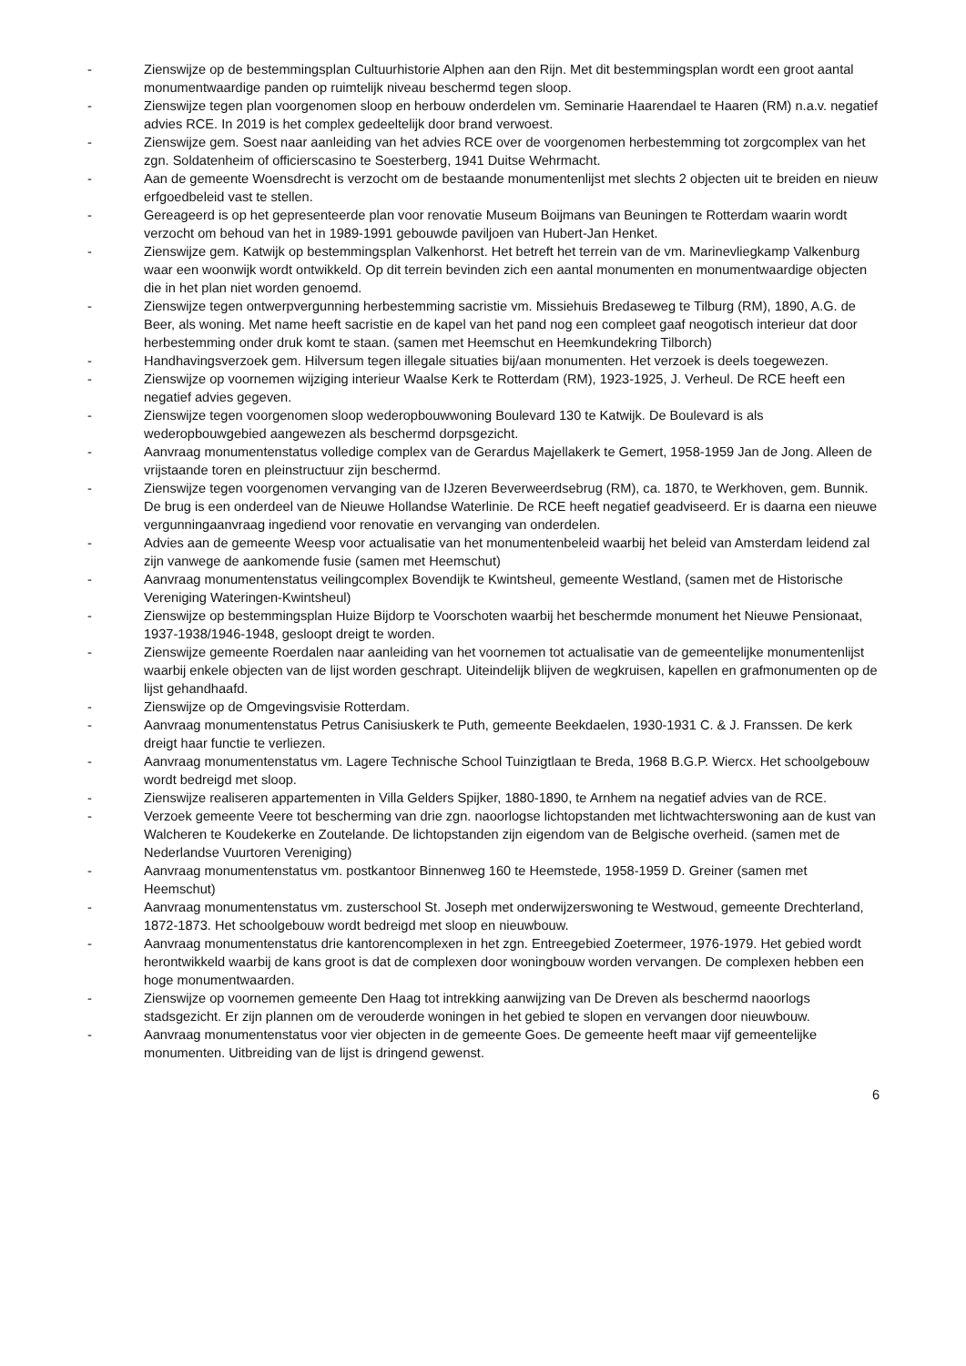- Zienswijze op de bestemmingsplan Cultuurhistorie Alphen aan den Rijn. Met dit bestemmingsplan wordt een groot aantal monumentwaardige panden op ruimtelijk niveau beschermd tegen sloop.
- Zienswijze tegen plan voorgenomen sloop en herbouw onderdelen vm. Seminarie Haarendael te Haaren (RM) n.a.v. negatief advies RCE. In 2019 is het complex gedeeltelijk door brand verwoest.
- Zienswijze gem. Soest naar aanleiding van het advies RCE over de voorgenomen herbestemming tot zorgcomplex van het zgn. Soldatenheim of officierscasino te Soesterberg, 1941 Duitse Wehrmacht.
- Aan de gemeente Woensdrecht is verzocht om de bestaande monumentenlijst met slechts 2 objecten uit te breiden en nieuw erfgoedbeleid vast te stellen.
- Gereageerd is op het gepresenteerde plan voor renovatie Museum Boijmans van Beuningen te Rotterdam waarin wordt verzocht om behoud van het in 1989-1991 gebouwde paviljoen van Hubert-Jan Henket.
- Zienswijze gem. Katwijk op bestemmingsplan Valkenhorst. Het betreft het terrein van de vm. Marinevliegkamp Valkenburg waar een woonwijk wordt ontwikkeld. Op dit terrein bevinden zich een aantal monumenten en monumentwaardige objecten die in het plan niet worden genoemd.
- Zienswijze tegen ontwerpvergunning herbestemming sacristie vm. Missiehuis Bredaseweg te Tilburg (RM), 1890, A.G. de Beer, als woning. Met name heeft sacristie en de kapel van het pand nog een compleet gaaf neogotisch interieur dat door herbestemming onder druk komt te staan. (samen met Heemschut en Heemkundekring Tilborch)
- Handhavingsverzoek gem. Hilversum tegen illegale situaties bij/aan monumenten. Het verzoek is deels toegewezen.
- Zienswijze op voornemen wijziging interieur Waalse Kerk te Rotterdam (RM), 1923-1925, J. Verheul. De RCE heeft een negatief advies gegeven.
- Zienswijze tegen voorgenomen sloop wederopbouwwoning Boulevard 130 te Katwijk. De Boulevard is als wederopbouwgebied aangewezen als beschermd dorpsgezicht.
- Aanvraag monumentenstatus volledige complex van de Gerardus Majellakerk te Gemert, 1958-1959 Jan de Jong. Alleen de vrijstaande toren en pleinstructuur zijn beschermd.
- Zienswijze tegen voorgenomen vervanging van de IJzeren Beverweerdsebrug (RM), ca. 1870, te Werkhoven, gem. Bunnik. De brug is een onderdeel van de Nieuwe Hollandse Waterlinie. De RCE heeft negatief geadviseerd. Er is daarna een nieuwe vergunningaanvraag ingediend voor renovatie en vervanging van onderdelen.
- Advies aan de gemeente Weesp voor actualisatie van het monumentenbeleid waarbij het beleid van Amsterdam leidend zal zijn vanwege de aankomende fusie (samen met Heemschut)
- Aanvraag monumentenstatus veilingcomplex Bovendijk te Kwintsheul, gemeente Westland, (samen met de Historische Vereniging Wateringen-Kwintsheul)
- Zienswijze op bestemmingsplan Huize Bijdorp te Voorschoten waarbij het beschermde monument het Nieuwe Pensionaat, 1937-1938/1946-1948, gesloopt dreigt te worden.
- Zienswijze gemeente Roerdalen naar aanleiding van het voornemen tot actualisatie van de gemeentelijke monumentenlijst waarbij enkele objecten van de lijst worden geschrapt. Uiteindelijk blijven de wegkruisen, kapellen en grafmonumenten op de lijst gehandhaafd.
- Zienswijze op de Omgevingsvisie Rotterdam.
- Aanvraag monumentenstatus Petrus Canisiuskerk te Puth, gemeente Beekdaelen, 1930-1931 C. & J. Franssen. De kerk dreigt haar functie te verliezen.
- Aanvraag monumentenstatus vm. Lagere Technische School Tuinzigtlaan te Breda, 1968 B.G.P. Wiercx. Het schoolgebouw wordt bedreigd met sloop.
- Zienswijze realiseren appartementen in Villa Gelders Spijker, 1880-1890, te Arnhem na negatief advies van de RCE.
- Verzoek gemeente Veere tot bescherming van drie zgn. naoorlogse lichtopstanden met lichtwachterswoning aan de kust van Walcheren te Koudekerke en Zoutelande. De lichtopstanden zijn eigendom van de Belgische overheid. (samen met de Nederlandse Vuurtoren Vereniging)
- Aanvraag monumentenstatus vm. postkantoor Binnenweg 160 te Heemstede, 1958-1959 D. Greiner (samen met Heemschut)
- Aanvraag monumentenstatus vm. zusterschool St. Joseph met onderwijzerswoning te Westwoud, gemeente Drechterland, 1872-1873. Het schoolgebouw wordt bedreigd met sloop en nieuwbouw.
- Aanvraag monumentenstatus drie kantorencomplexen in het zgn. Entreegebied Zoetermeer, 1976-1979. Het gebied wordt herontwikkeld waarbij de kans groot is dat de complexen door woningbouw worden vervangen. De complexen hebben een hoge monumentwaarden.
- Zienswijze op voornemen gemeente Den Haag tot intrekking aanwijzing van De Dreven als beschermd naoorlogs stadsgezicht. Er zijn plannen om de verouderde woningen in het gebied te slopen en vervangen door nieuwbouw.
- Aanvraag monumentenstatus voor vier objecten in de gemeente Goes. De gemeente heeft maar vijf gemeentelijke monumenten. Uitbreiding van de lijst is dringend gewenst.
6